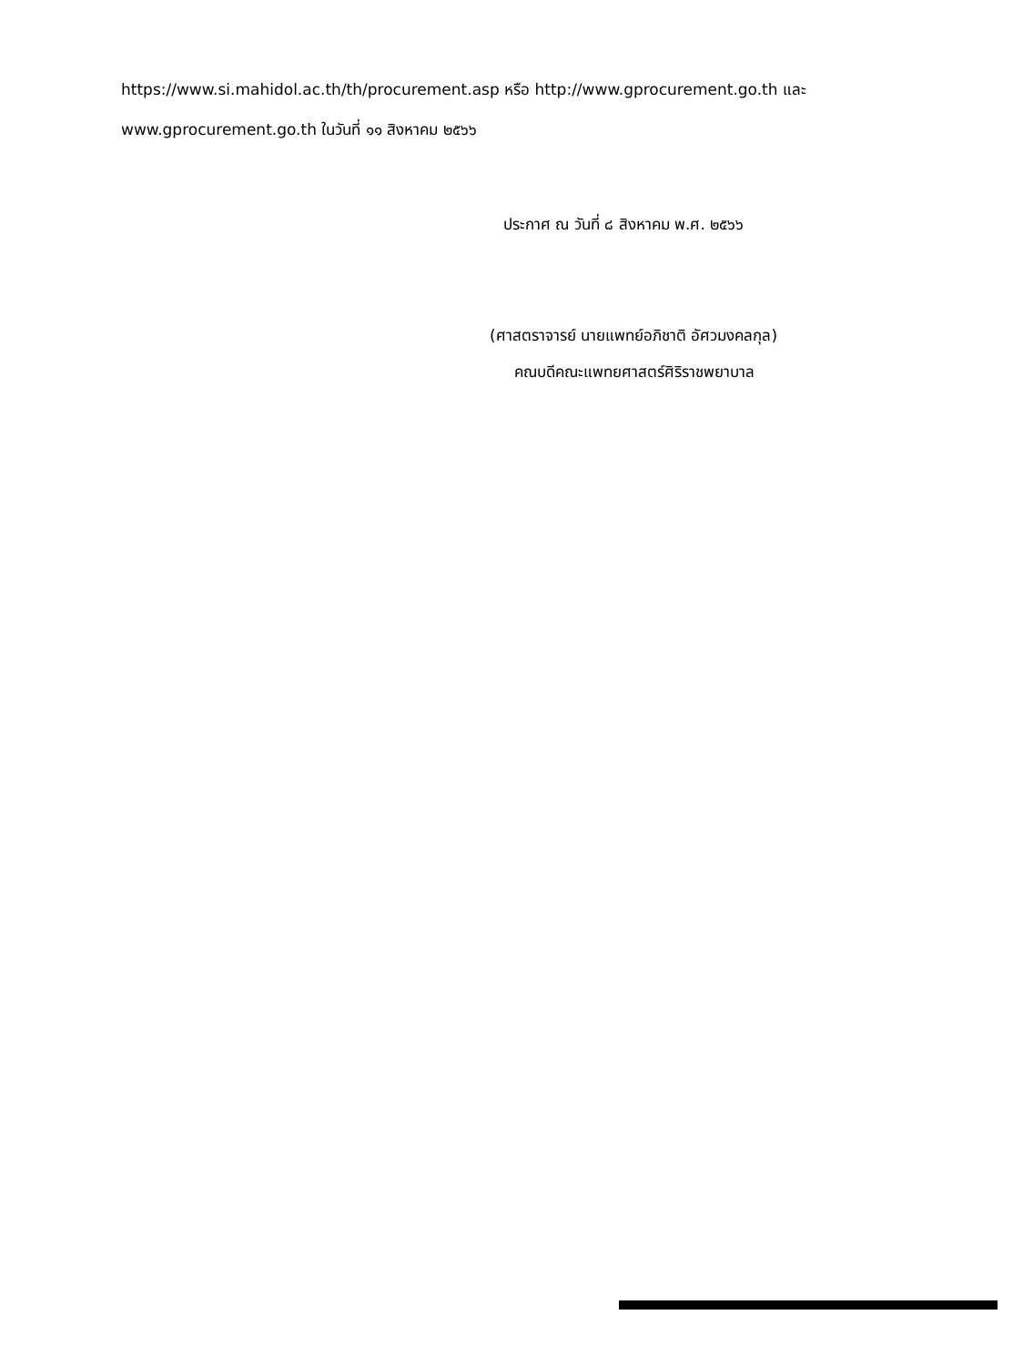https://www.si.mahidol.ac.th/th/procurement.asp หรือ http://www.gprocurement.go.th และ
www.gprocurement.go.th ในวันที่ ๑๑ สิงหาคม ๒๕๖๖
ประกาศ ณ วันที่ ๘ สิงหาคม พ.ศ. ๒๕๖๖
(ศาสตราจารย์ นายแพทย์อภิชาติ อัศวมงคลกุล)
คณบดีคณะแพทยศาสตร์ศิริราชพยาบาล